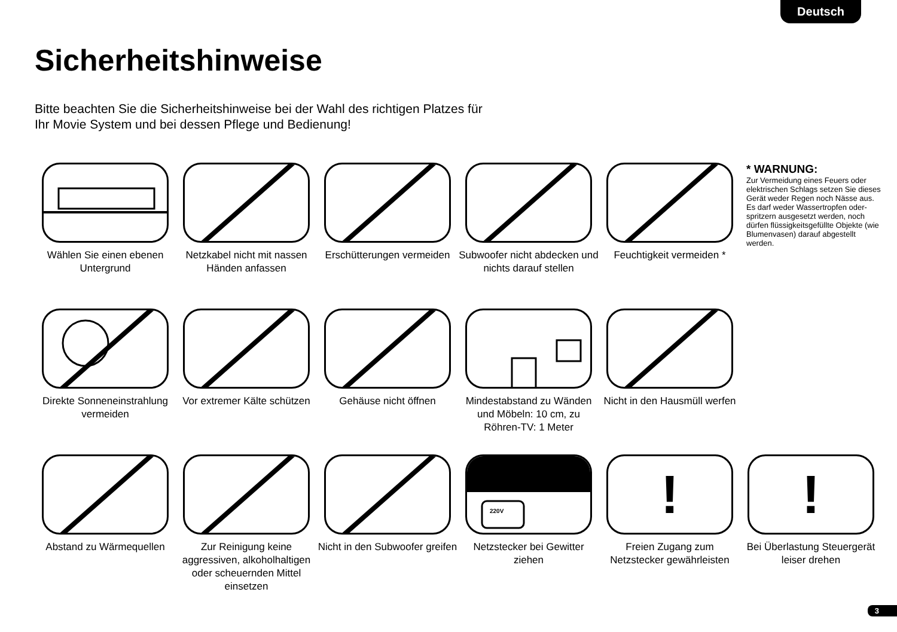Deutsch
Sicherheitshinweise
Bitte beachten Sie die Sicherheitshinweise bei der Wahl des richtigen Platzes für Ihr Movie System und bei dessen Pflege und Bedienung!
Wählen Sie einen ebenen Untergrund
Netzkabel nicht mit nassen Händen anfassen
Erschütterungen vermeiden
Subwoofer nicht abdecken und nichts darauf stellen
Feuchtigkeit vermeiden *
* WARNUNG:
Zur Vermeidung eines Feuers oder elektrischen Schlags setzen Sie dieses Gerät weder Regen noch Nässe aus. Es darf weder Wassertropfen oder-spritzern ausgesetzt werden, noch dürfen flüssigkeitsgefüllte Objekte (wie Blumenvasen) darauf abgestellt werden.
Direkte Sonneneinstrahlung vermeiden
Vor extremer Kälte schützen
Gehäuse nicht öffnen
Mindestabstand zu Wänden und Möbeln: 10 cm, zu Röhren-TV: 1 Meter
Nicht in den Hausmüll werfen
Abstand zu Wärmequellen
Zur Reinigung keine aggressiven, alkoholhaltigen oder scheuernden Mittel einsetzen
Nicht in den Subwoofer greifen
220V
Netzstecker bei Gewitter ziehen
!
Freien Zugang zum Netzstecker gewährleisten
!
Bei Überlastung Steuergerät leiser drehen
3